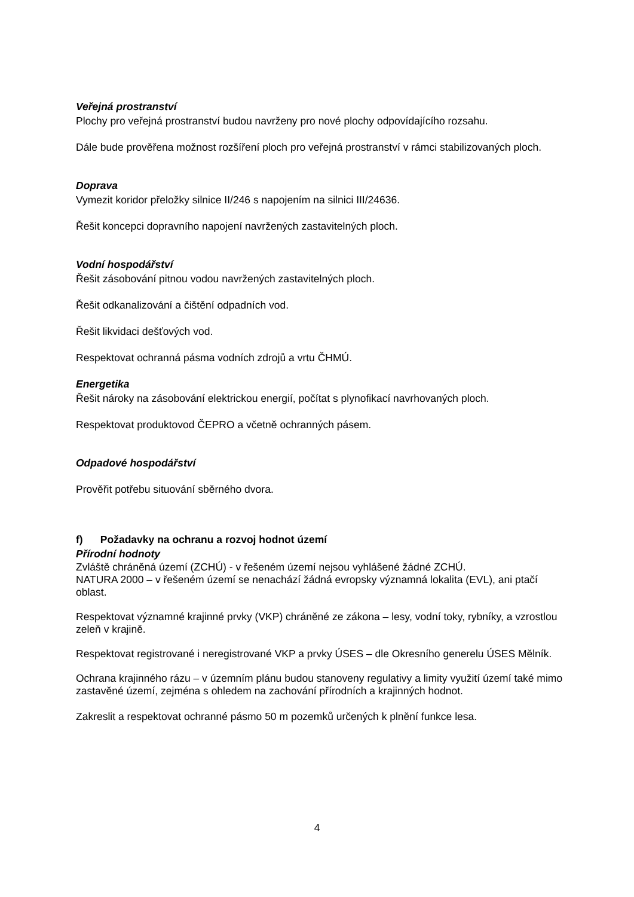Veřejná prostranství
Plochy pro veřejná prostranství budou navrženy pro nové plochy odpovídajícího rozsahu.
Dále bude prověřena možnost rozšíření ploch pro veřejná prostranství v rámci stabilizovaných ploch.
Doprava
Vymezit koridor přeložky silnice II/246 s napojením na silnici III/24636.
Řešit koncepci dopravního napojení navržených zastavitelných ploch.
Vodní hospodářství
Řešit zásobování pitnou vodou navržených zastavitelných ploch.
Řešit odkanalizování a čištění odpadních vod.
Řešit likvidaci dešťových vod.
Respektovat ochranná pásma vodních zdrojů a vrtu ČHMÚ.
Energetika
Řešit nároky na zásobování elektrickou energií, počítat s plynofikací navrhovaných ploch.
Respektovat produktovod ČEPRO a včetně ochranných pásem.
Odpadové hospodářství
Prověřit potřebu situování sběrného dvora.
f) Požadavky na ochranu a rozvoj hodnot území
Přírodní hodnoty
Zvláště chráněná území (ZCHÚ) - v řešeném území nejsou vyhlášené žádné ZCHÚ.
NATURA 2000 – v řešeném území se nenachází žádná evropsky významná lokalita (EVL), ani ptačí oblast.
Respektovat významné krajinné prvky (VKP) chráněné ze zákona – lesy, vodní toky, rybníky, a vzrostlou zeleň v krajině.
Respektovat registrované i neregistrované VKP a prvky ÚSES – dle Okresního generelu ÚSES Mělník.
Ochrana krajinného rázu – v územním plánu budou stanoveny regulativy a limity využití území také mimo zastavěné území, zejména s ohledem na zachování přírodních a krajinných hodnot.
Zakreslit a respektovat ochranné pásmo 50 m pozemků určených k plnění funkce lesa.
4